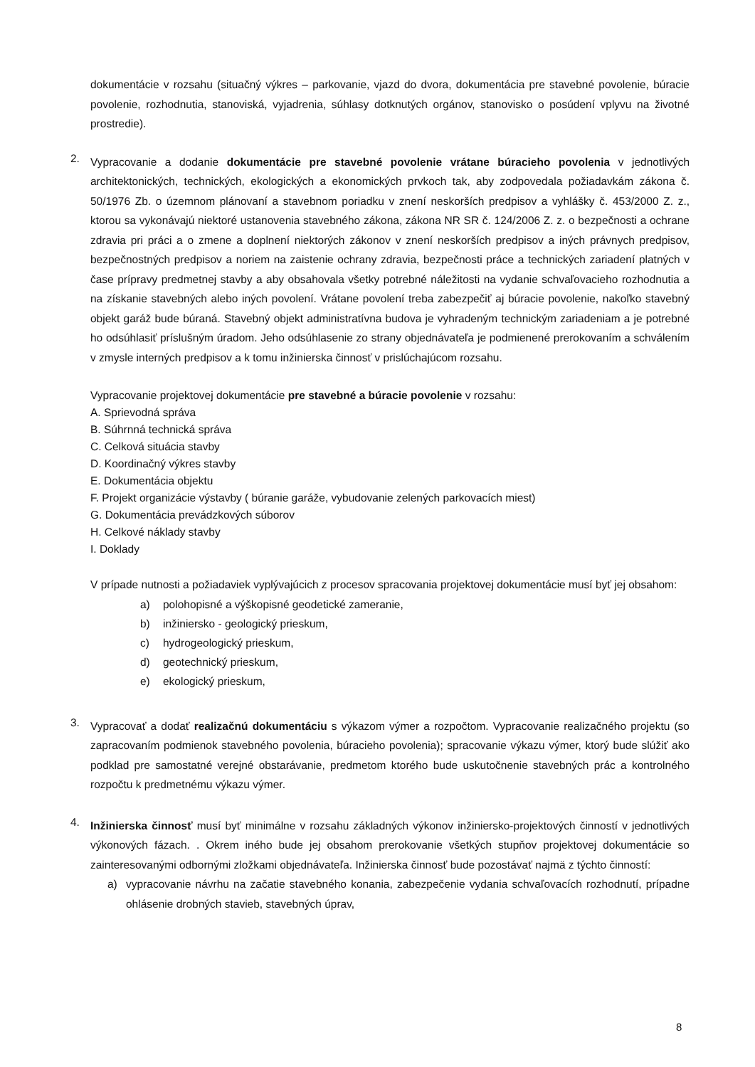dokumentácie v rozsahu (situačný výkres – parkovanie, vjazd do dvora, dokumentácia pre stavebné povolenie, búracie povolenie, rozhodnutia, stanoviská, vyjadrenia, súhlasy dotknutých orgánov, stanovisko o posúdení vplyvu na životné prostredie).
2.
Vypracovanie a dodanie dokumentácie pre stavebné povolenie vrátane búracieho povolenia v jednotlivých architektonických, technických, ekologických a ekonomických prvkoch tak, aby zodpovedala požiadavkám zákona č. 50/1976 Zb. o územnom plánovaní a stavebnom poriadku v znení neskorších predpisov a vyhlášky č. 453/2000 Z. z., ktorou sa vykonávajú niektoré ustanovenia stavebného zákona, zákona NR SR č. 124/2006 Z. z. o bezpečnosti a ochrane zdravia pri práci a o zmene a doplnení niektorých zákonov v znení neskorších predpisov a iných právnych predpisov, bezpečnostných predpisov a noriem na zaistenie ochrany zdravia, bezpečnosti práce a technických zariadení platných v čase prípravy predmetnej stavby a aby obsahovala všetky potrebné náležitosti na vydanie schvaľovacieho rozhodnutia a na získanie stavebných alebo iných povolení. Vrátane povolení treba zabezpečiť aj búracie povolenie, nakoľko stavebný objekt garáž bude búraná. Stavebný objekt administratívna budova je vyhradeným technickým zariadeniam a je potrebné ho odsúhlasiť príslušným úradom. Jeho odsúhlasenie zo strany objednávateľa je podmienené prerokovaním a schválením v zmysle interných predpisov a k tomu inžinierska činnosť v prislúchajúcom rozsahu.
Vypracovanie projektovej dokumentácie pre stavebné a búracie povolenie v rozsahu:
A. Sprievodná správa
B. Súhrnná technická správa
C. Celková situácia stavby
D. Koordinačný výkres stavby
E. Dokumentácia objektu
F. Projekt organizácie výstavby ( búranie garáže, vybudovanie zelených parkovacích miest)
G. Dokumentácia prevádzkových súborov
H. Celkové náklady stavby
I. Doklady
V prípade nutnosti a požiadaviek vyplývajúcich z procesov spracovania projektovej dokumentácie musí byť jej obsahom:
a) polohopisné a výškopisné geodetické zameranie,
b) inžiniersko - geologický prieskum,
c) hydrogeologický prieskum,
d) geotechnický prieskum,
e) ekologický prieskum,
3.
Vypracovať a dodať realizačnú dokumentáciu s výkazom výmer a rozpočtom. Vypracovanie realizačného projektu (so zapracovaním podmienok stavebného povolenia, búracieho povolenia); spracovanie výkazu výmer, ktorý bude slúžiť ako podklad pre samostatné verejné obstarávanie, predmetom ktorého bude uskutočnenie stavebných prác a kontrolného rozpočtu k predmetnému výkazu výmer.
4.
Inžinierska činnosť musí byť minimálne v rozsahu základných výkonov inžiniersko-projektových činností v jednotlivých výkonových fázach. . Okrem iného bude jej obsahom prerokovanie všetkých stupňov projektovej dokumentácie so zainteresovanými odbornými zložkami objednávateľa. Inžinierska činnosť bude pozostávať najmä z týchto činností:
a) vypracovanie návrhu na začatie stavebného konania, zabezpečenie vydania schvaľovacích rozhodnutí, prípadne ohlásenie drobných stavieb, stavebných úprav,
8